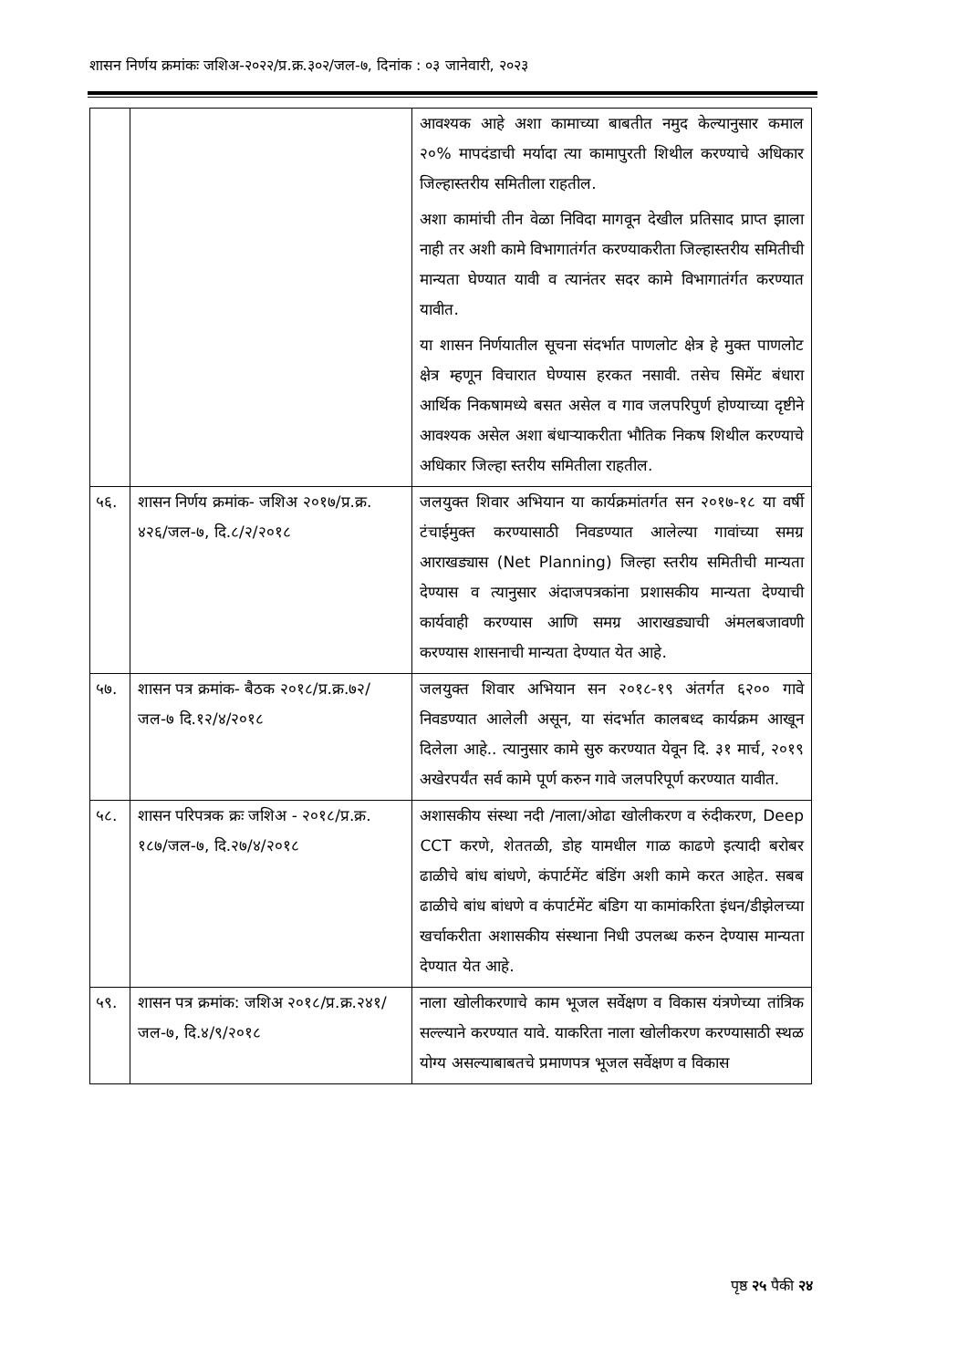शासन निर्णय क्रमांकः जशिअ-२०२२/प्र.क्र.३०२/जल-७, दिनांक : ०३ जानेवारी, २०२३
| | | आवश्यक आहे अशा कामाच्या बाबतीत नमुद केल्यानुसार कमाल २०% मापदंडाची मर्यादा त्या कामापुरती शिथील करण्याचे अधिकार जिल्हास्तरीय समितीला राहतील. अशा कामांची तीन वेळा निविदा मागवून देखील प्रतिसाद प्राप्त झाला नाही तर अशी कामे विभागातंर्गत करण्याकरीता जिल्हास्तरीय समितीची मान्यता घेण्यात यावी व त्यानंतर सदर कामे विभागातंर्गत करण्यात यावीत. या शासन निर्णयातील सूचना संदर्भात पाणलोट क्षेत्र हे मुक्त पाणलोट क्षेत्र म्हणून विचारात घेण्यास हरकत नसावी. तसेच सिमेंट बंधारा आर्थिक निकषामध्ये बसत असेल व गाव जलपरिपुर्ण होण्याच्या दृष्टीने आवश्यक असेल अशा बंधाऱ्याकरीता भौतिक निकष शिथील करण्याचे अधिकार जिल्हा स्तरीय समितीला राहतील. |
| ५६. | शासन निर्णय क्रमांक- जशिअ २०१७/प्र.क्र. ४२६/जल-७, दि.८/२/२०१८ | जलयुक्त शिवार अभियान या कार्यक्रमांतर्गत सन २०१७-१८ या वर्षी टंचाईमुक्त करण्यासाठी निवडण्यात आलेल्या गावांच्या समग्र आराखड्यास (Net Planning) जिल्हा स्तरीय समितीची मान्यता देण्यास व त्यानुसार अंदाजपत्रकांना प्रशासकीय मान्यता देण्याची कार्यवाही करण्यास आणि समग्र आराखड्याची अंमलबजावणी करण्यास शासनाची मान्यता देण्यात येत आहे. |
| ५७. | शासन पत्र क्रमांक- बैठक २०१८/प्र.क्र.७२/ जल-७ दि.१२/४/२०१८ | जलयुक्त शिवार अभियान सन २०१८-१९ अंतर्गत ६२०० गावे निवडण्यात आलेली असून, या संदर्भात कालबध्द कार्यक्रम आखून दिलेला आहे.. त्यानुसार कामे सुरु करण्यात येवून दि. ३१ मार्च, २०१९ अखेरपर्यंत सर्व कामे पूर्ण करुन गावे जलपरिपूर्ण करण्यात यावीत. |
| ५८. | शासन परिपत्रक क्रः जशिअ - २०१८/प्र.क्र. १८७/जल-७, दि.२७/४/२०१८ | अशासकीय संस्था नदी /नाला/ओढा खोलीकरण व रुंदीकरण, Deep CCT करणे, शेततळी, डोह यामधील गाळ काढणे इत्यादी बरोबर ढाळीचे बांध बांधणे, कंपार्टमेंट बंडिंग अशी कामे करत आहेत. सबब ढाळीचे बांध बांधणे व कंपार्टमेंट बंडिग या कामांकरिता इंधन/डीझेलच्या खर्चाकरीता अशासकीय संस्थाना निधी उपलब्ध करुन देण्यास मान्यता देण्यात येत आहे. |
| ५९. | शासन पत्र क्रमांक: जशिअ २०१८/प्र.क्र.२४१/जल-७, दि.४/९/२०१८ | नाला खोलीकरणाचे काम भूजल सर्वेक्षण व विकास यंत्रणेच्या तांत्रिक सल्ल्याने करण्यात यावे. याकरिता नाला खोलीकरण करण्यासाठी स्थळ योग्य असल्याबाबतचे प्रमाणपत्र भूजल सर्वेक्षण व विकास |
पृष्ठ २५ पैकी २४